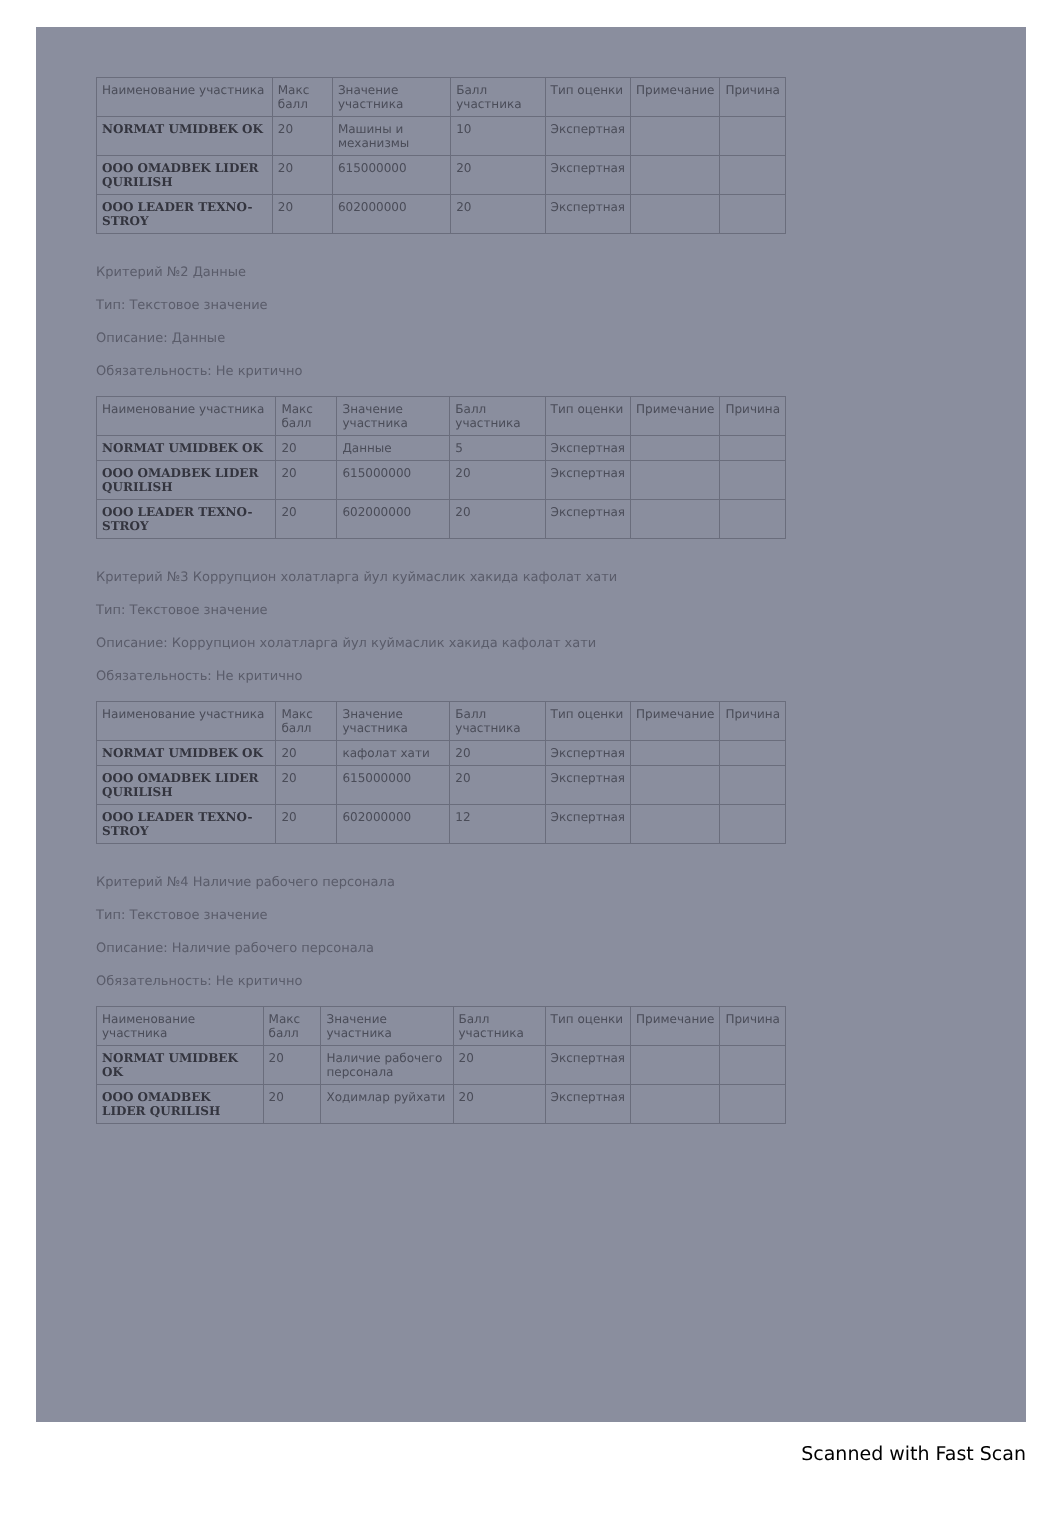| Наименование участника | Макс балл | Значение участника | Балл участника | Тип оценки | Примечание | Причина |
| --- | --- | --- | --- | --- | --- | --- |
| NORMAT UMIDBEK OK | 20 | Машины и механизмы | 10 | Экспертная | | |
| OOO OMADBEK LIDER QURILISH | 20 | 615000000 | 20 | Экспертная | | |
| OOO LEADER TEXNO-STROY | 20 | 602000000 | 20 | Экспертная | | |
Критерий №2 Данные
Тип: Текстовое значение
Описание: Данные
Обязательность: Не критично
| Наименование участника | Макс балл | Значение участника | Балл участника | Тип оценки | Примечание | Причина |
| --- | --- | --- | --- | --- | --- | --- |
| NORMAT UMIDBEK OK | 20 | Данные | 5 | Экспертная | | |
| OOO OMADBEK LIDER QURILISH | 20 | 615000000 | 20 | Экспертная | | |
| OOO LEADER TEXNO-STROY | 20 | 602000000 | 20 | Экспертная | | |
Критерий №3 Коррупцион холатларга йул куймаслик хакида кафолат хати
Тип: Текстовое значение
Описание: Коррупцион холатларга йул куймаслик хакида кафолат хати
Обязательность: Не критично
| Наименование участника | Макс балл | Значение участника | Балл участника | Тип оценки | Примечание | Причина |
| --- | --- | --- | --- | --- | --- | --- |
| NORMAT UMIDBEK OK | 20 | кафолат хати | 20 | Экспертная | | |
| OOO OMADBEK LIDER QURILISH | 20 | 615000000 | 20 | Экспертная | | |
| OOO LEADER TEXNO-STROY | 20 | 602000000 | 12 | Экспертная | | |
Критерий №4 Наличие рабочего персонала
Тип: Текстовое значение
Описание: Наличие рабочего персонала
Обязательность: Не критично
| Наименование участника | Макс балл | Значение участника | Балл участника | Тип оценки | Примечание | Причина |
| --- | --- | --- | --- | --- | --- | --- |
| NORMAT UMIDBEK OK | 20 | Наличие рабочего персонала | 20 | Экспертная | | |
| OOO OMADBEK LIDER QURILISH | 20 | Ходимлар руйхати | 20 | Экспертная | | |
Scanned with Fast Scan